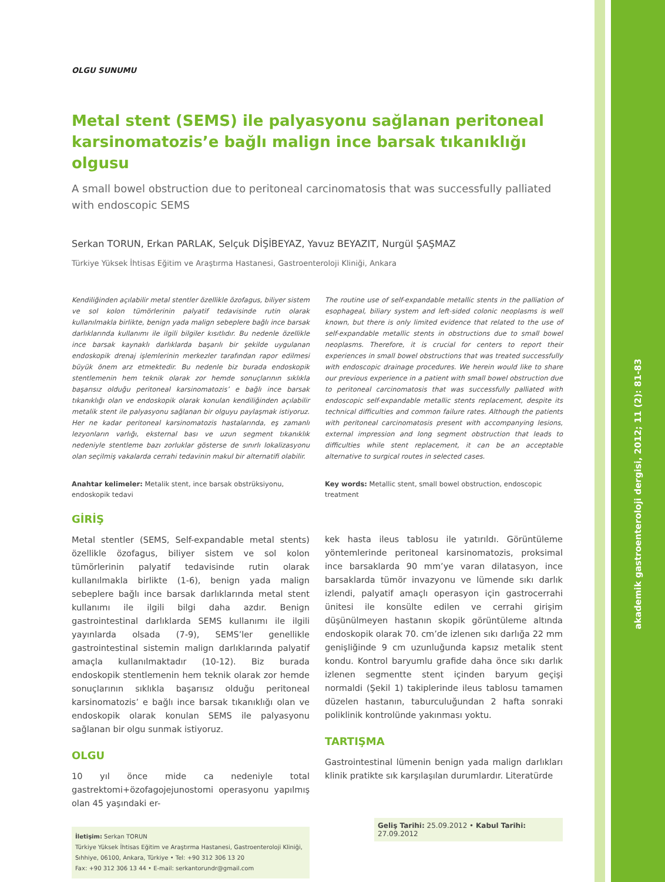akademik gastroenteroloji dergisi, 2012; 11 (2): 81-83
OLGU SUNUMU
Metal stent (SEMS) ile palyasyonu sağlanan peritoneal karsinomatozis’e bağlı malign ince barsak tıkanıklığı olgusu
A small bowel obstruction due to peritoneal carcinomatosis that was successfully palliated with endoscopic SEMS
Serkan TORUN, Erkan PARLAK, Selçuk DİŞİBEYAZ, Yavuz BEYAZIT, Nurgül ŞAŞMAZ
Türkiye Yüksek İhtisas Eğitim ve Araştırma Hastanesi, Gastroenteroloji Kliniği, Ankara
Kendiliğinden açılabilir metal stentler özellikle özofagus, biliyer sistem ve sol kolon tümörlerinin palyatif tedavisinde rutin olarak kullanılmakla birlikte, benign yada malign sebeplere bağlı ince barsak darlıklarında kullanımı ile ilgili bilgiler kısıtlıdır. Bu nedenle özellikle ince barsak kaynaklı darlıklarda başarılı bir şekilde uygulanan endoskopik drenaj işlemlerinin merkezler tarafından rapor edilmesi büyük önem arz etmektedir. Bu nedenle biz burada endoskopik stentlemenin hem teknik olarak zor hemde sonuçlarının sıklıkla başarısız olduğu peritoneal karsinomatozis’ e bağlı ince barsak tıkanıklığı olan ve endoskopik olarak konulan kendiliğinden açılabilir metalik stent ile palyasyonu sağlanan bir olguyu paylaşmak istiyoruz. Her ne kadar peritoneal karsinomatozis hastalarında, eş zamanlı lezyonların varlığı, eksternal bası ve uzun segment tıkanıklık nedeniyle stentleme bazı zorluklar gösterse de sınırlı lokalizasyonu olan seçilmiş vakalarda cerrahi tedavinin makul bir alternatifi olabilir.
Anahtar kelimeler: Metalik stent, ince barsak obstrüksiyonu, endoskopik tedavi
The routine use of self-expandable metallic stents in the palliation of esophageal, biliary system and left-sided colonic neoplasms is well known, but there is only limited evidence that related to the use of self-expandable metallic stents in obstructions due to small bowel neoplasms. Therefore, it is crucial for centers to report their experiences in small bowel obstructions that was treated successfully with endoscopic drainage procedures. We herein would like to share our previous experience in a patient with small bowel obstruction due to peritoneal carcinomatosis that was successfully palliated with endoscopic self-expandable metallic stents replacement, despite its technical difficulties and common failure rates. Although the patients with peritoneal carcinomatosis present with accompanying lesions, external impression and long segment obstruction that leads to difficulties while stent replacement, it can be an acceptable alternative to surgical routes in selected cases.
Key words: Metallic stent, small bowel obstruction, endoscopic treatment
GİRİŞ
Metal stentler (SEMS, Self-expandable metal stents) özellikle özofagus, biliyer sistem ve sol kolon tümörlerinin palyatif tedavisinde rutin olarak kullanılmakla birlikte (1-6), benign yada malign sebeplere bağlı ince barsak darlıklarında metal stent kullanımı ile ilgili bilgi daha azdır. Benign gastrointestinal darlıklarda SEMS kullanımı ile ilgili yayınlarda olsada (7-9), SEMS’ler genellikle gastrointestinal sistemin malign darlıklarında palyatif amaçla kullanılmaktadır (10-12). Biz burada endoskopik stentlemenin hem teknik olarak zor hemde sonuçlarının sıklıkla başarısız olduğu peritoneal karsinomatozis’ e bağlı ince barsak tıkanıklığı olan ve endoskopik olarak konulan SEMS ile palyasyonu sağlanan bir olgu sunmak istiyoruz.
OLGU
10 yıl önce mide ca nedeniyle total gastrektomi+özofagojejunostomi operasyonu yapılmış olan 45 yaşındaki er-
İletişim: Serkan TORUN
Türkiye Yüksek İhtisas Eğitim ve Araştırma Hastanesi, Gastroenteroloji Kliniği, Sıhhiye, 06100, Ankara, Türkiye • Tel: +90 312 306 13 20
Fax: +90 312 306 13 44 • E-mail: serkantorundr@gmail.com
kek hasta ileus tablosu ile yatırıldı. Görüntüleme yöntemlerinde peritoneal karsinomatozis, proksimal ince barsaklarda 90 mm’ye varan dilatasyon, ince barsaklarda tümör invazyonu ve lümende sıkı darlık izlendi, palyatif amaçlı operasyon için gastrocerrahi ünitesi ile konsülte edilen ve cerrahi girişim düşünülmeyen hastanın skopik görüntüleme altında endoskopik olarak 70. cm’de izlenen sıkı darlığa 22 mm genişliğinde 9 cm uzunluğunda kapsız metalik stent kondu. Kontrol baryumlu grafide daha önce sıkı darlık izlenen segmentte stent içinden baryum geçişi normaldi (Şekil 1) takiplerinde ileus tablosu tamamen düzelen hastanın, taburculuğundan 2 hafta sonraki poliklinik kontrolünde yakınması yoktu.
TARTIŞMA
Gastrointestinal lümenin benign yada malign darlıkları klinik pratikte sık karşılaşılan durumlardır. Literatürde
Geliş Tarihi: 25.09.2012 • Kabul Tarihi: 27.09.2012